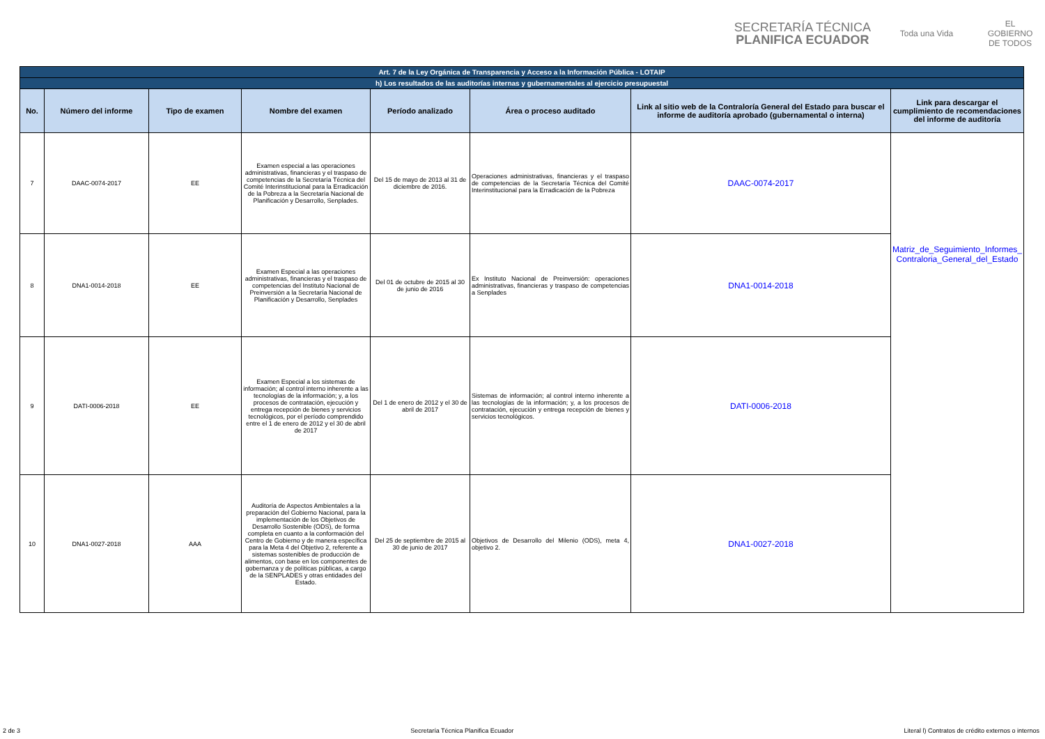SECRETARÍA TÉCNICA
PLANIFICA ECUADOR
Toda una Vida
EL GOBIERNO DE TODOS
| Art. 7 de la Ley Orgánica de Transparencia y Acceso a la Información Pública - LOTAIP | | | | | | | |
| h) Los resultados de las auditorías internas y gubernamentales al ejercicio presupuestal | | | | | | | |
| No. | Número del informe | Tipo de examen | Nombre del examen | Período analizado | Área o proceso auditado | Link al sitio web de la Contraloría General del Estado para buscar el informe de auditoría aprobado (gubernamental o interna) | Link para descargar el cumplimiento de recomendaciones del informe de auditoría |
| 7 | DAAC-0074-2017 | EE | Examen especial a las operaciones administrativas, financieras y el traspaso de competencias de la Secretaría Técnica del Comité Interinstitucional para la Erradicación de la Pobreza a la Secretaría Nacional de Planificación y Desarrollo, Senplades. | Del 15 de mayo de 2013 al 31 de diciembre de 2016. | Operaciones administrativas, financieras y el traspaso de competencias de la Secretaría Técnica del Comité Interinstitucional para la Erradicación de la Pobreza | DAAC-0074-2017 | Matriz_de_Seguimiento_Informes_ Contraloria_General_del_Estado |
| 8 | DNA1-0014-2018 | EE | Examen Especial a las operaciones administrativas, financieras y el traspaso de competencias del Instituto Nacional de Preinversión a la Secretaría Nacional de Planificación y Desarrollo, Senplades | Del 01 de octubre de 2015 al 30 de junio de 2016 | Ex Instituto Nacional de Preinversión: operaciones administrativas, financieras y traspaso de competencias a Senplades | DNA1-0014-2018 | |
| 9 | DATI-0006-2018 | EE | Examen Especial a los sistemas de información; al control interno inherente a las tecnologías de la información; y, a los procesos de contratación, ejecución y entrega recepción de bienes y servicios tecnológicos, por el período comprendido entre el 1 de enero de 2012 y el 30 de abril de 2017 | Del 1 de enero de 2012 y el 30 de abril de 2017 | Sistemas de información; al control interno inherente a las tecnologías de la información; y, a los procesos de contratación, ejecución y entrega recepción de bienes y servicios tecnológicos. | DATI-0006-2018 | |
| 10 | DNA1-0027-2018 | AAA | Auditoría de Aspectos Ambientales a la preparación del Gobierno Nacional, para la implementación de los Objetivos de Desarrollo Sostenible (ODS), de forma completa en cuanto a la conformación del Centro de Gobierno y de manera específica para la Meta 4 del Objetivo 2, referente a sistemas sostenibles de producción de alimentos, con base en los componentes de gobernanza y de políticas públicas, a cargo de la SENPLADES y otras entidades del Estado. | Del 25 de septiembre de 2015 al 30 de junio de 2017 | Objetivos de Desarrollo del Milenio (ODS), meta 4, objetivo 2. | DNA1-0027-2018 | |
2 de 3 Secretaría Técnica Planifica Ecuador Literal l) Contratos de crédito externos o internos